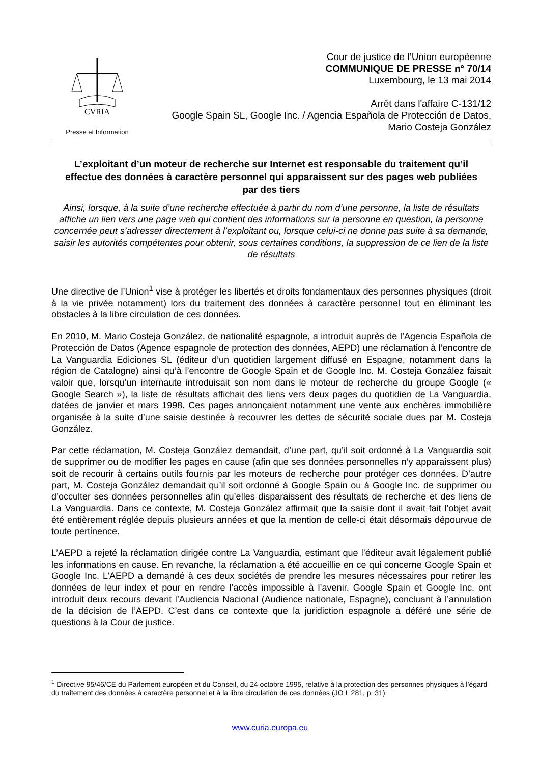CVRIA
Presse et Information
Cour de justice de l’Union européenne
COMMUNIQUE DE PRESSE n° 70/14
Luxembourg, le 13 mai 2014
Arrêt dans l'affaire C-131/12
Google Spain SL, Google Inc. / Agencia Española de Protección de Datos,
Mario Costeja González
L’exploitant d’un moteur de recherche sur Internet est responsable du traitement qu’il effectue des données à caractère personnel qui apparaissent sur des pages web publiées par des tiers
Ainsi, lorsque, à la suite d’une recherche effectuée à partir du nom d’une personne, la liste de résultats affiche un lien vers une page web qui contient des informations sur la personne en question, la personne concernée peut s’adresser directement à l’exploitant ou, lorsque celui-ci ne donne pas suite à sa demande, saisir les autorités compétentes pour obtenir, sous certaines conditions, la suppression de ce lien de la liste de résultats
Une directive de l’Union<sup>1</sup> vise à protéger les libertés et droits fondamentaux des personnes physiques (droit à la vie privée notamment) lors du traitement des données à caractère personnel tout en éliminant les obstacles à la libre circulation de ces données.
En 2010, M. Mario Costeja González, de nationalité espagnole, a introduit auprès de l’Agencia Española de Protección de Datos (Agence espagnole de protection des données, AEPD) une réclamation à l’encontre de La Vanguardia Ediciones SL (éditeur d’un quotidien largement diffusé en Espagne, notamment dans la région de Catalogne) ainsi qu’à l’encontre de Google Spain et de Google Inc. M. Costeja González faisait valoir que, lorsqu’un internaute introduisait son nom dans le moteur de recherche du groupe Google (« Google Search »), la liste de résultats affichait des liens vers deux pages du quotidien de La Vanguardia, datées de janvier et mars 1998. Ces pages annonçaient notamment une vente aux enchères immobilière organisée à la suite d’une saisie destinée à recouvrer les dettes de sécurité sociale dues par M. Costeja González.
Par cette réclamation, M. Costeja González demandait, d’une part, qu’il soit ordonné à La Vanguardia soit de supprimer ou de modifier les pages en cause (afin que ses données personnelles n’y apparaissent plus) soit de recourir à certains outils fournis par les moteurs de recherche pour protéger ces données. D’autre part, M. Costeja González demandait qu’il soit ordonné à Google Spain ou à Google Inc. de supprimer ou d’occulter ses données personnelles afin qu’elles disparaissent des résultats de recherche et des liens de La Vanguardia. Dans ce contexte, M. Costeja González affirmait que la saisie dont il avait fait l’objet avait été entièrement réglée depuis plusieurs années et que la mention de celle-ci était désormais dépourvue de toute pertinence.
L’AEPD a rejeté la réclamation dirigée contre La Vanguardia, estimant que l’éditeur avait légalement publié les informations en cause. En revanche, la réclamation a été accueillie en ce qui concerne Google Spain et Google Inc. L’AEPD a demandé à ces deux sociétés de prendre les mesures nécessaires pour retirer les données de leur index et pour en rendre l’accès impossible à l’avenir. Google Spain et Google Inc. ont introduit deux recours devant l’Audiencia Nacional (Audience nationale, Espagne), concluant à l’annulation de la décision de l’AEPD. C’est dans ce contexte que la juridiction espagnole a déféré une série de questions à la Cour de justice.
<sup>1</sup> Directive 95/46/CE du Parlement européen et du Conseil, du 24 octobre 1995, relative à la protection des personnes physiques à l’égard du traitement des données à caractère personnel et à la libre circulation de ces données (JO L 281, p. 31).
www.curia.europa.eu